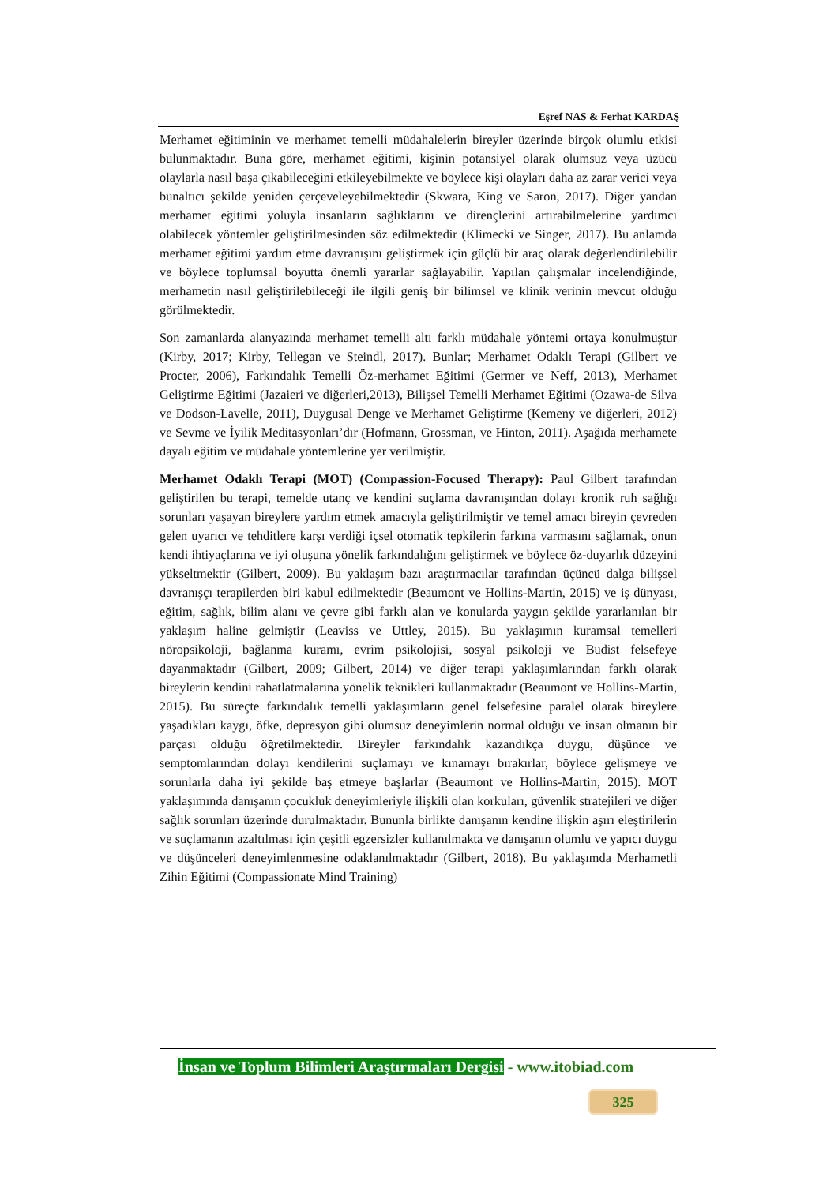Eşref NAS & Ferhat KARDAŞ
Merhamet eğitiminin ve merhamet temelli müdahalelerin bireyler üzerinde birçok olumlu etkisi bulunmaktadır. Buna göre, merhamet eğitimi, kişinin potansiyel olarak olumsuz veya üzücü olaylarla nasıl başa çıkabileceğini etkileyebilmekte ve böylece kişi olayları daha az zarar verici veya bunaltıcı şekilde yeniden çerçeveleyebilmektedir (Skwara, King ve Saron, 2017). Diğer yandan merhamet eğitimi yoluyla insanların sağlıklarını ve dirençlerini artırabilmelerine yardımcı olabilecek yöntemler geliştirilmesinden söz edilmektedir (Klimecki ve Singer, 2017). Bu anlamda merhamet eğitimi yardım etme davranışını geliştirmek için güçlü bir araç olarak değerlendirilebilir ve böylece toplumsal boyutta önemli yararlar sağlayabilir. Yapılan çalışmalar incelendiğinde, merhametin nasıl geliştirilebileceği ile ilgili geniş bir bilimsel ve klinik verinin mevcut olduğu görülmektedir.
Son zamanlarda alanyazında merhamet temelli altı farklı müdahale yöntemi ortaya konulmuştur (Kirby, 2017; Kirby, Tellegan ve Steindl, 2017). Bunlar; Merhamet Odaklı Terapi (Gilbert ve Procter, 2006), Farkındalık Temelli Öz-merhamet Eğitimi (Germer ve Neff, 2013), Merhamet Geliştirme Eğitimi (Jazaieri ve diğerleri,2013), Bilişsel Temelli Merhamet Eğitimi (Ozawa-de Silva ve Dodson-Lavelle, 2011), Duygusal Denge ve Merhamet Geliştirme (Kemeny ve diğerleri, 2012) ve Sevme ve İyilik Meditasyonları’dır (Hofmann, Grossman, ve Hinton, 2011). Aşağıda merhamete dayalı eğitim ve müdahale yöntemlerine yer verilmiştir.
Merhamet Odaklı Terapi (MOT) (Compassion-Focused Therapy): Paul Gilbert tarafından geliştirilen bu terapi, temelde utanç ve kendini suçlama davranışından dolayı kronik ruh sağlığı sorunları yaşayan bireylere yardım etmek amacıyla geliştirilmiştir ve temel amacı bireyin çevreden gelen uyarıcı ve tehditlere karşı verdiği içsel otomatik tepkilerin farkına varmasını sağlamak, onun kendi ihtiyaçlarına ve iyi oluşuna yönelik farkındalığını geliştirmek ve böylece öz-duyarlık düzeyini yükseltmektir (Gilbert, 2009). Bu yaklaşım bazı araştırmacılar tarafından üçüncü dalga bilişsel davranışçı terapilerden biri kabul edilmektedir (Beaumont ve Hollins-Martin, 2015) ve iş dünyası, eğitim, sağlık, bilim alanı ve çevre gibi farklı alan ve konularda yaygın şekilde yararlanılan bir yaklaşım haline gelmiştir (Leaviss ve Uttley, 2015). Bu yaklaşımın kuramsal temelleri nöropsikoloji, bağlanma kuramı, evrim psikolojisi, sosyal psikoloji ve Budist felsefeye dayanmaktadır (Gilbert, 2009; Gilbert, 2014) ve diğer terapi yaklaşımlarından farklı olarak bireylerin kendini rahatlatmalarına yönelik teknikleri kullanmaktadır (Beaumont ve Hollins-Martin, 2015). Bu süreçte farkındalık temelli yaklaşımların genel felsefesine paralel olarak bireylere yaşadıkları kaygı, öfke, depresyon gibi olumsuz deneyimlerin normal olduğu ve insan olmanın bir parçası olduğu öğretilmektedir. Bireyler farkındalık kazandıkça duygu, düşünce ve semptomlarından dolayı kendilerini suçlamayı ve kınamayı bırakırlar, böylece gelişmeye ve sorunlarla daha iyi şekilde baş etmeye başlarlar (Beaumont ve Hollins-Martin, 2015). MOT yaklaşımında danışanın çocukluk deneyimleriyle ilişkili olan korkuları, güvenlik stratejileri ve diğer sağlık sorunları üzerinde durulmaktadır. Bununla birlikte danışanın kendine ilişkin aşırı eleştirilerin ve suçlamanın azaltılması için çeşitli egzersizler kullanılmakta ve danışanın olumlu ve yapıcı duygu ve düşünceleri deneyimlenmesine odaklanılmaktadır (Gilbert, 2018). Bu yaklaşımda Merhametli Zihin Eğitimi (Compassionate Mind Training)
İnsan ve Toplum Bilimleri Araştırmaları Dergisi - www.itobiad.com
325